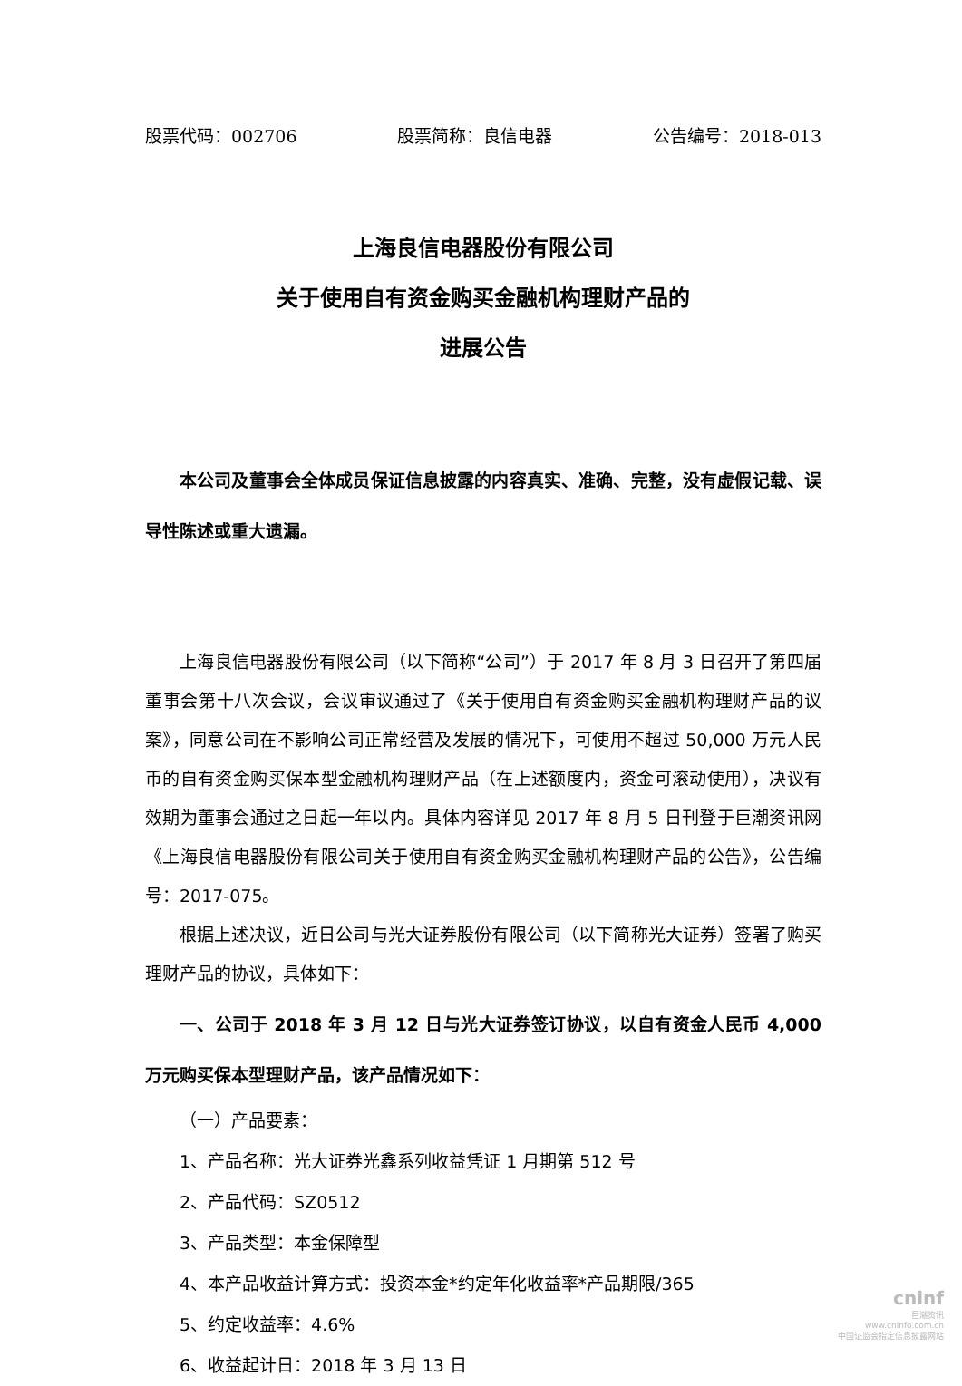股票代码：002706 股票简称：良信电器 公告编号：2018-013
上海良信电器股份有限公司
关于使用自有资金购买金融机构理财产品的
进展公告
本公司及董事会全体成员保证信息披露的内容真实、准确、完整，没有虚假记载、误导性陈述或重大遗漏。
上海良信电器股份有限公司（以下简称“公司”）于 2017 年 8 月 3 日召开了第四届董事会第十八次会议，会议审议通过了《关于使用自有资金购买金融机构理财产品的议案》，同意公司在不影响公司正常经营及发展的情况下，可使用不超过 50,000 万元人民币的自有资金购买保本型金融机构理财产品（在上述额度内，资金可滚动使用），决议有效期为董事会通过之日起一年以内。具体内容详见 2017 年 8 月 5 日刊登于巨潮资讯网《上海良信电器股份有限公司关于使用自有资金购买金融机构理财产品的公告》，公告编号：2017-075。
根据上述决议，近日公司与光大证券股份有限公司（以下简称光大证券）签署了购买理财产品的协议，具体如下：
一、公司于 2018 年 3 月 12 日与光大证券签订协议，以自有资金人民币 4,000 万元购买保本型理财产品，该产品情况如下：
（一）产品要素：
1、产品名称：光大证券光鑫系列收益凭证 1 月期第 512 号
2、产品代码：SZ0512
3、产品类型：本金保障型
4、本产品收益计算方式：投资本金*约定年化收益率*产品期限/365
5、约定收益率：4.6%
6、收益起计日：2018 年 3 月 13 日
cninf
巨潮资讯
www.cninfo.com.cn
中国证监会指定信息披露网站